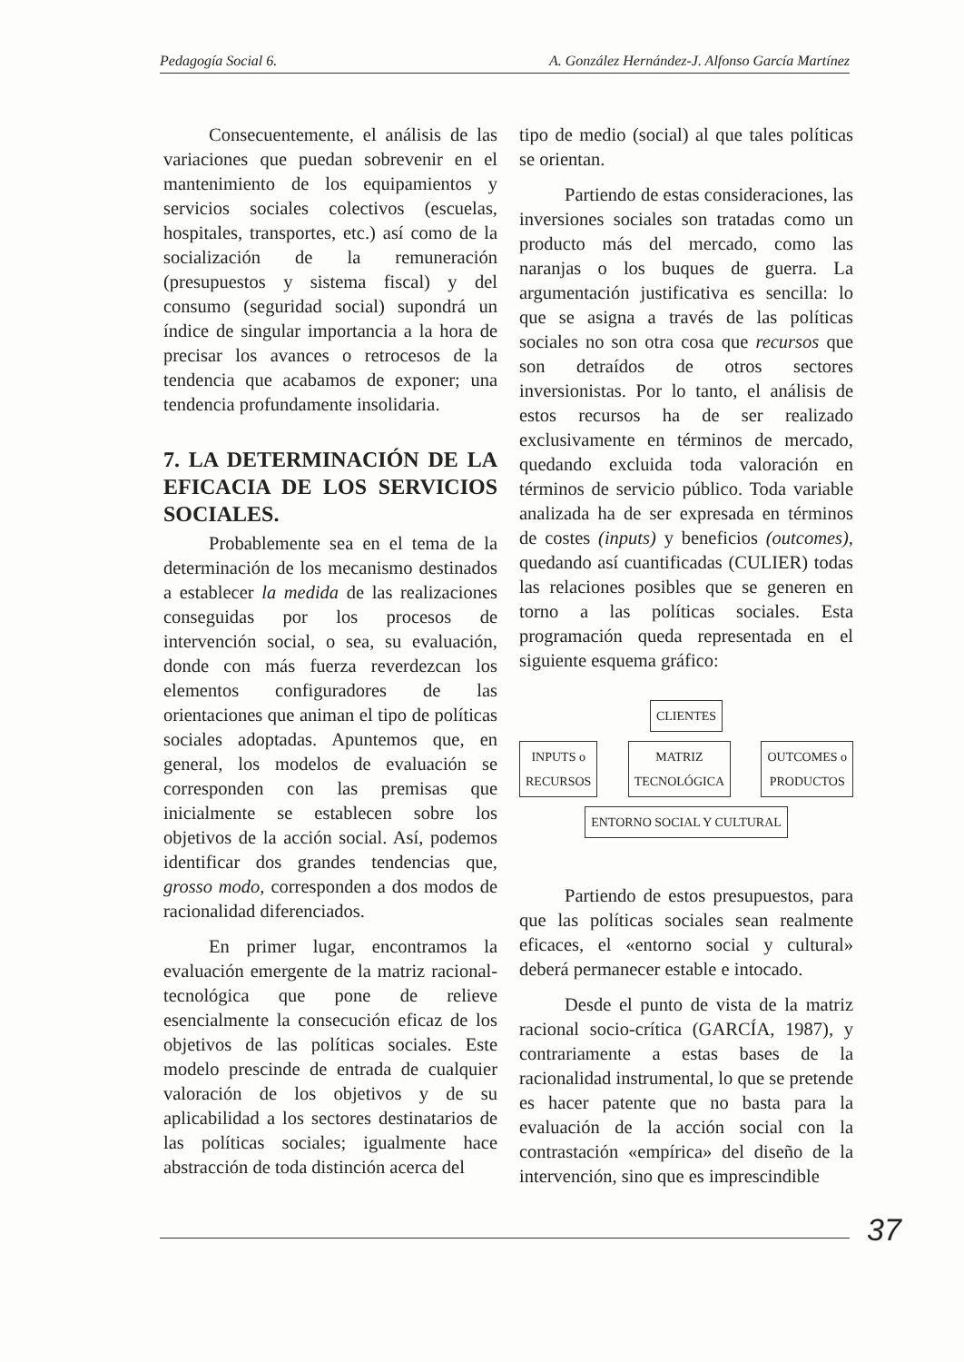Pedagogía Social 6. A. González Hernández-J. Alfonso García Martínez
Consecuentemente, el análisis de las variaciones que puedan sobrevenir en el mantenimiento de los equipamientos y servicios sociales colectivos (escuelas, hospitales, transportes, etc.) así como de la socialización de la remuneración (presupuestos y sistema fiscal) y del consumo (seguridad social) supondrá un índice de singular importancia a la hora de precisar los avances o retrocesos de la tendencia que acabamos de exponer; una tendencia profundamente insolidaria.
7. LA DETERMINACIÓN DE LA EFICACIA DE LOS SERVICIOS SOCIALES.
Probablemente sea en el tema de la determinación de los mecanismo destinados a establecer la medida de las realizaciones conseguidas por los procesos de intervención social, o sea, su evaluación, donde con más fuerza reverdezcan los elementos configuradores de las orientaciones que animan el tipo de políticas sociales adoptadas. Apuntemos que, en general, los modelos de evaluación se corresponden con las premisas que inicialmente se establecen sobre los objetivos de la acción social. Así, podemos identificar dos grandes tendencias que, grosso modo, corresponden a dos modos de racionalidad diferenciados.
En primer lugar, encontramos la evaluación emergente de la matriz racional-tecnológica que pone de relieve esencialmente la consecución eficaz de los objetivos de las políticas sociales. Este modelo prescinde de entrada de cualquier valoración de los objetivos y de su aplicabilidad a los sectores destinatarios de las políticas sociales; igualmente hace abstracción de toda distinción acerca del
tipo de medio (social) al que tales políticas se orientan.
Partiendo de estas consideraciones, las inversiones sociales son tratadas como un producto más del mercado, como las naranjas o los buques de guerra. La argumentación justificativa es sencilla: lo que se asigna a través de las políticas sociales no son otra cosa que recursos que son detraídos de otros sectores inversionistas. Por lo tanto, el análisis de estos recursos ha de ser realizado exclusivamente en términos de mercado, quedando excluida toda valoración en términos de servicio público. Toda variable analizada ha de ser expresada en términos de costes (inputs) y beneficios (outcomes), quedando así cuantificadas (CULIER) todas las relaciones posibles que se generen en torno a las políticas sociales. Esta programación queda representada en el siguiente esquema gráfico:
CLIENTES
INPUTS o
RECURSOS
MATRIZ
TECNOLÓGICA
OUTCOMES o
PRODUCTOS
ENTORNO SOCIAL Y CULTURAL
Partiendo de estos presupuestos, para que las políticas sociales sean realmente eficaces, el «entorno social y cultural» deberá permanecer estable e intocado.
Desde el punto de vista de la matriz racional socio-crítica (GARCÍA, 1987), y contrariamente a estas bases de la racionalidad instrumental, lo que se pretende es hacer patente que no basta para la evaluación de la acción social con la contrastación «empírica» del diseño de la intervención, sino que es imprescindible
37